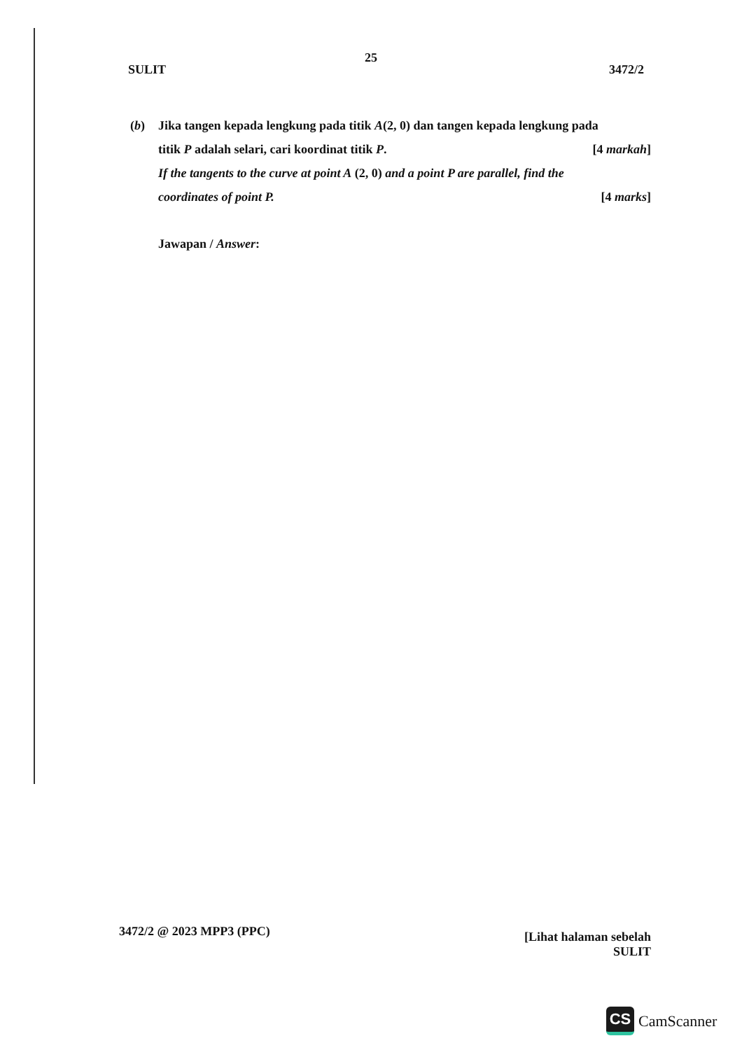25
SULIT 3472/2
(b) Jika tangen kepada lengkung pada titik A(2, 0) dan tangen kepada lengkung pada
titik P adalah selari, cari koordinat titik P. [4 markah]
If the tangents to the curve at point A (2, 0) and a point P are parallel, find the
coordinates of point P. [4 marks]
Jawapan / Answer:
3472/2 @ 2023 MPP3 (PPC) [Lihat halaman sebelah
SULIT
CS
CamScanner